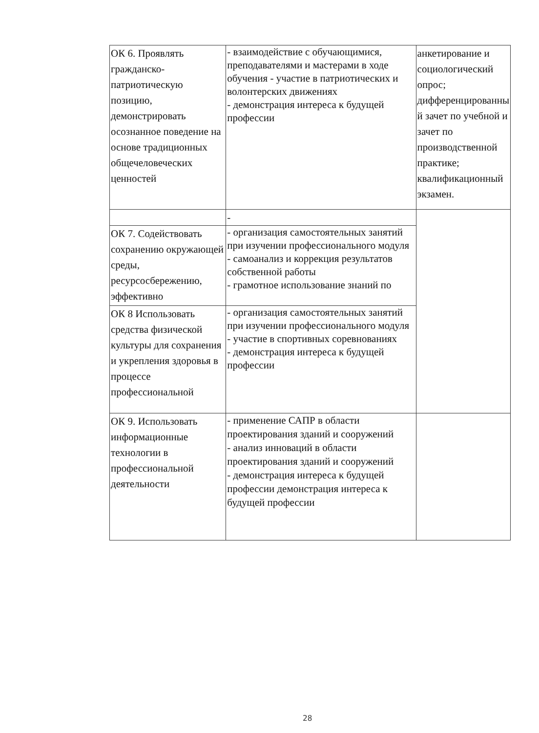| ОК 6. Проявлять гражданско-патриотическую позицию, демонстрировать осознанное поведение на основе традиционных общечеловеческих ценностей | - взаимодействие с обучающимися, преподавателями и мастерами в ходе обучения - участие в патриотических и волонтерских движениях - демонстрация интереса к будущей профессии | анкетирование и социологический опрос; дифференцированны й зачет по учебной и зачет по производственной практике; квалификационный экзамен. |
| | - | |
| ОК 7. Содействовать сохранению окружающей среды, ресурсосбережению, эффективно | - организация самостоятельных занятий при изучении профессионального модуля - самоанализ и коррекция результатов собственной работы - грамотное использование знаний по | |
| ОК 8 Использовать средства физической культуры для сохранения и укрепления здоровья в процессе профессиональной | - организация самостоятельных занятий при изучении профессионального модуля - участие в спортивных соревнованиях - демонстрация интереса к будущей профессии | |
| ОК 9. Использовать информационные технологии в профессиональной деятельности | - применение САПР в области проектирования зданий и сооружений - анализ инноваций в области проектирования зданий и сооружений - демонстрация интереса к будущей профессии демонстрация интереса к будущей профессии | |
28